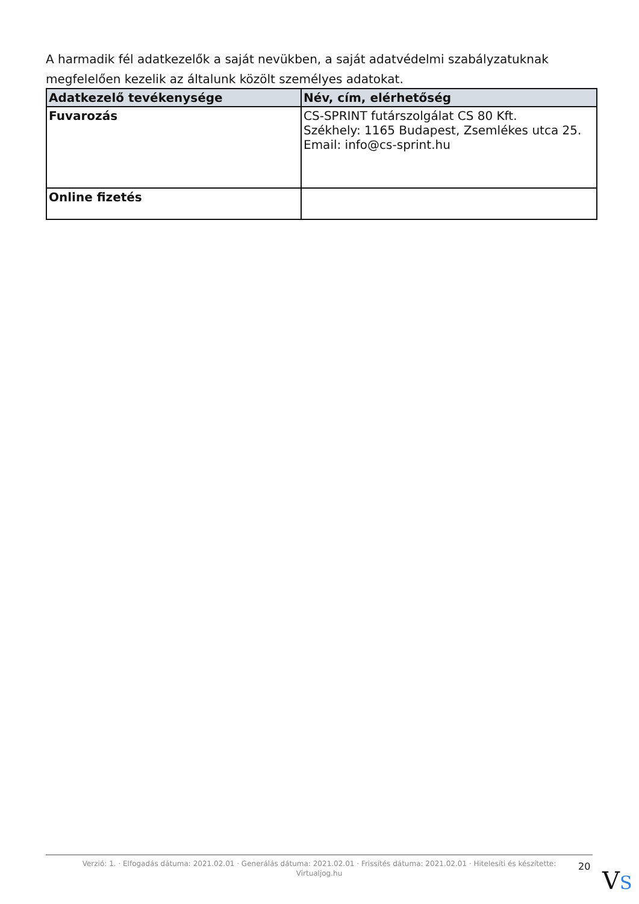A harmadik fél adatkezelők a saját nevükben, a saját adatvédelmi szabályzatuknak megfelelően kezelik az általunk közölt személyes adatokat.
| Adatkezelő tevékenysége | Név, cím, elérhetőség |
| --- | --- |
| Fuvarozás | CS-SPRINT futárszolgálat CS 80 Kft. Székhely: 1165 Budapest, Zsemlékes utca 25. Email: info@cs-sprint.hu |
| Online fizetés | |
Verzió: 1. · Elfogadás dátuma: 2021.02.01 · Generálás dátuma: 2021.02.01 · Frissítés dátuma: 2021.02.01 · Hitelesíti és készítette: Virtualjog.hu
20
VS